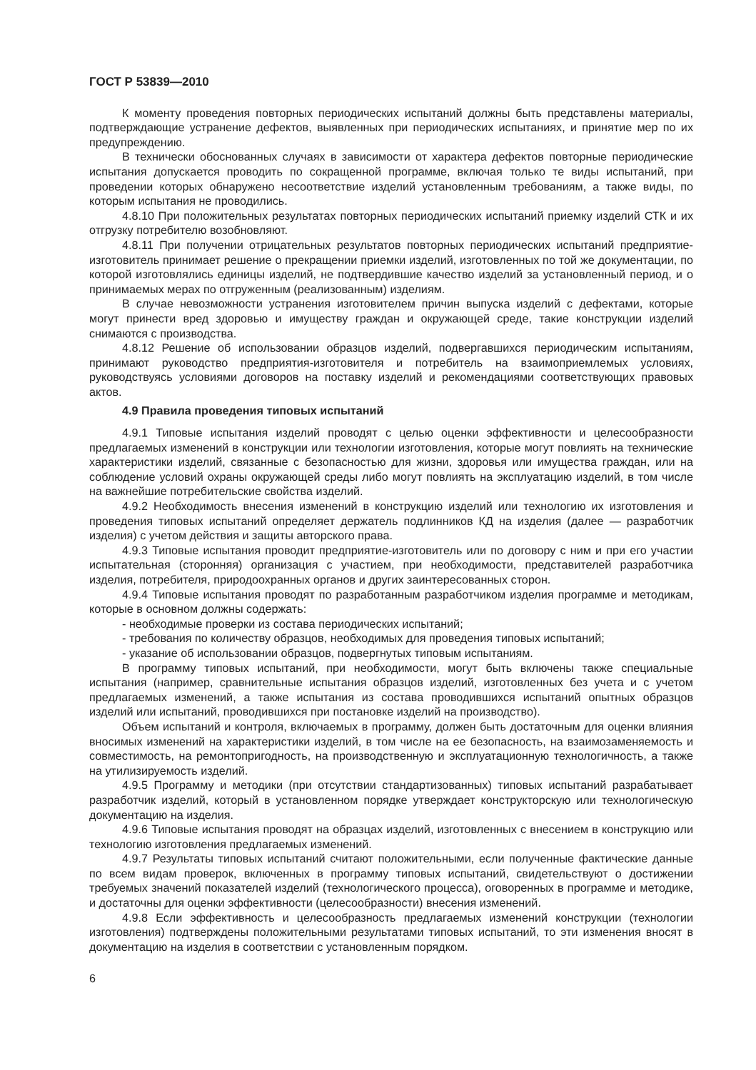ГОСТ Р 53839—2010
К моменту проведения повторных периодических испытаний должны быть представлены материалы, подтверждающие устранение дефектов, выявленных при периодических испытаниях, и принятие мер по их предупреждению.
В технически обоснованных случаях в зависимости от характера дефектов повторные периодические испытания допускается проводить по сокращенной программе, включая только те виды испытаний, при проведении которых обнаружено несоответствие изделий установленным требованиям, а также виды, по которым испытания не проводились.
4.8.10 При положительных результатах повторных периодических испытаний приемку изделий СТК и их отгрузку потребителю возобновляют.
4.8.11 При получении отрицательных результатов повторных периодических испытаний предприятие-изготовитель принимает решение о прекращении приемки изделий, изготовленных по той же документации, по которой изготовлялись единицы изделий, не подтвердившие качество изделий за установленный период, и о принимаемых мерах по отгруженным (реализованным) изделиям.
В случае невозможности устранения изготовителем причин выпуска изделий с дефектами, которые могут принести вред здоровью и имуществу граждан и окружающей среде, такие конструкции изделий снимаются с производства.
4.8.12 Решение об использовании образцов изделий, подвергавшихся периодическим испытаниям, принимают руководство предприятия-изготовителя и потребитель на взаимоприемлемых условиях, руководствуясь условиями договоров на поставку изделий и рекомендациями соответствующих правовых актов.
4.9 Правила проведения типовых испытаний
4.9.1 Типовые испытания изделий проводят с целью оценки эффективности и целесообразности предлагаемых изменений в конструкции или технологии изготовления, которые могут повлиять на технические характеристики изделий, связанные с безопасностью для жизни, здоровья или имущества граждан, или на соблюдение условий охраны окружающей среды либо могут повлиять на эксплуатацию изделий, в том числе на важнейшие потребительские свойства изделий.
4.9.2 Необходимость внесения изменений в конструкцию изделий или технологию их изготовления и проведения типовых испытаний определяет держатель подлинников КД на изделия (далее — разработчик изделия) с учетом действия и защиты авторского права.
4.9.3 Типовые испытания проводит предприятие-изготовитель или по договору с ним и при его участии испытательная (сторонняя) организация с участием, при необходимости, представителей разработчика изделия, потребителя, природоохранных органов и других заинтересованных сторон.
4.9.4 Типовые испытания проводят по разработанным разработчиком изделия программе и методикам, которые в основном должны содержать:
- необходимые проверки из состава периодических испытаний;
- требования по количеству образцов, необходимых для проведения типовых испытаний;
- указание об использовании образцов, подвергнутых типовым испытаниям.
В программу типовых испытаний, при необходимости, могут быть включены также специальные испытания (например, сравнительные испытания образцов изделий, изготовленных без учета и с учетом предлагаемых изменений, а также испытания из состава проводившихся испытаний опытных образцов изделий или испытаний, проводившихся при постановке изделий на производство).
Объем испытаний и контроля, включаемых в программу, должен быть достаточным для оценки влияния вносимых изменений на характеристики изделий, в том числе на ее безопасность, на взаимозаменяемость и совместимость, на ремонтопригодность, на производственную и эксплуатационную технологичность, а также на утилизируемость изделий.
4.9.5 Программу и методики (при отсутствии стандартизованных) типовых испытаний разрабатывает разработчик изделий, который в установленном порядке утверждает конструкторскую или технологическую документацию на изделия.
4.9.6 Типовые испытания проводят на образцах изделий, изготовленных с внесением в конструкцию или технологию изготовления предлагаемых изменений.
4.9.7 Результаты типовых испытаний считают положительными, если полученные фактические данные по всем видам проверок, включенных в программу типовых испытаний, свидетельствуют о достижении требуемых значений показателей изделий (технологического процесса), оговоренных в программе и методике, и достаточны для оценки эффективности (целесообразности) внесения изменений.
4.9.8 Если эффективность и целесообразность предлагаемых изменений конструкции (технологии изготовления) подтверждены положительными результатами типовых испытаний, то эти изменения вносят в документацию на изделия в соответствии с установленным порядком.
6